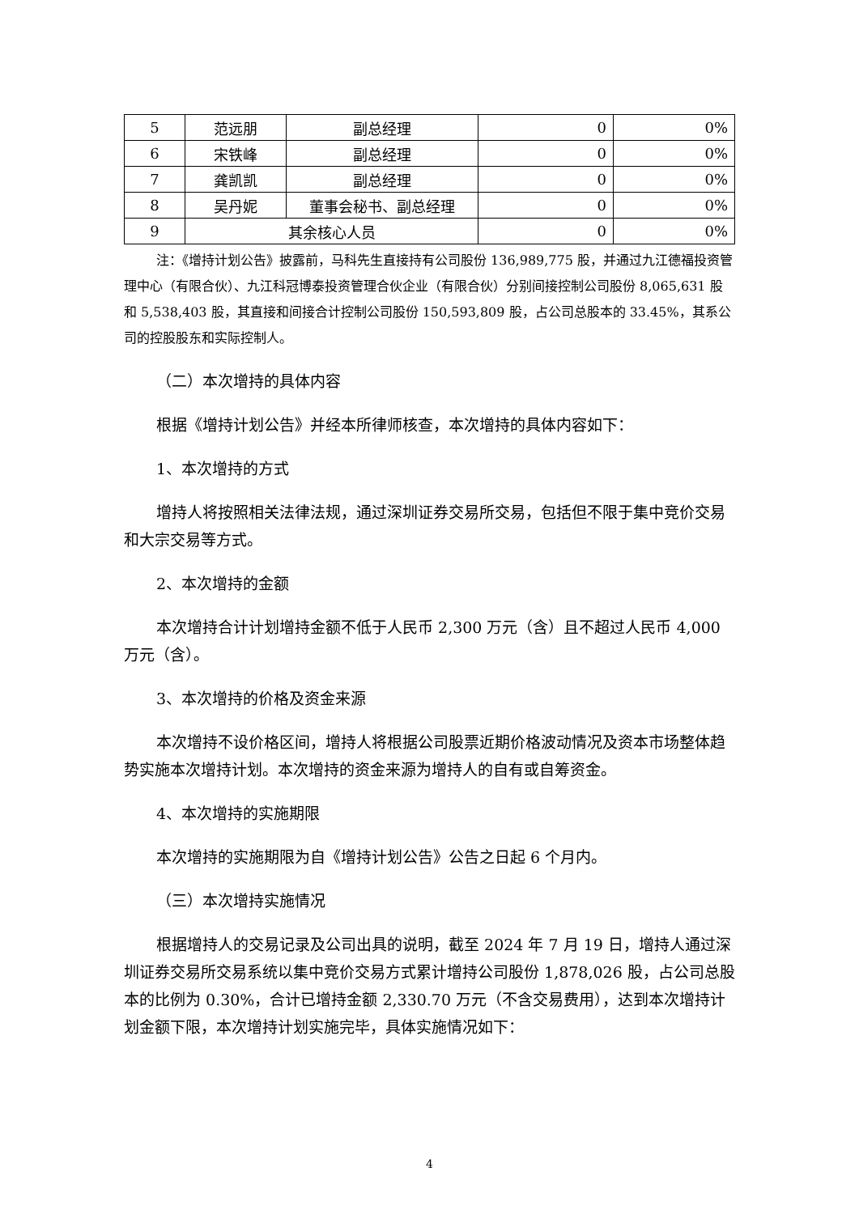| 5 | 范远朋 | 副总经理 | 0 | 0% |
| 6 | 宋铁峰 | 副总经理 | 0 | 0% |
| 7 | 龚凯凯 | 副总经理 | 0 | 0% |
| 8 | 吴丹妮 | 董事会秘书、副总经理 | 0 | 0% |
| 9 | 其余核心人员 | | 0 | 0% |
注：《增持计划公告》披露前，马科先生直接持有公司股份 136,989,775 股，并通过九江德福投资管理中心（有限合伙）、九江科冠博泰投资管理合伙企业（有限合伙）分别间接控制公司股份 8,065,631 股和 5,538,403 股，其直接和间接合计控制公司股份 150,593,809 股，占公司总股本的 33.45%，其系公司的控股股东和实际控制人。
（二）本次增持的具体内容
根据《增持计划公告》并经本所律师核查，本次增持的具体内容如下：
1、本次增持的方式
增持人将按照相关法律法规，通过深圳证券交易所交易，包括但不限于集中竞价交易和大宗交易等方式。
2、本次增持的金额
本次增持合计计划增持金额不低于人民币 2,300 万元（含）且不超过人民币 4,000 万元（含）。
3、本次增持的价格及资金来源
本次增持不设价格区间，增持人将根据公司股票近期价格波动情况及资本市场整体趋势实施本次增持计划。本次增持的资金来源为增持人的自有或自筹资金。
4、本次增持的实施期限
本次增持的实施期限为自《增持计划公告》公告之日起 6 个月内。
（三）本次增持实施情况
根据增持人的交易记录及公司出具的说明，截至 2024 年 7 月 19 日，增持人通过深圳证券交易所交易系统以集中竞价交易方式累计增持公司股份 1,878,026 股，占公司总股本的比例为 0.30%，合计已增持金额 2,330.70 万元（不含交易费用），达到本次增持计划金额下限，本次增持计划实施完毕，具体实施情况如下：
4